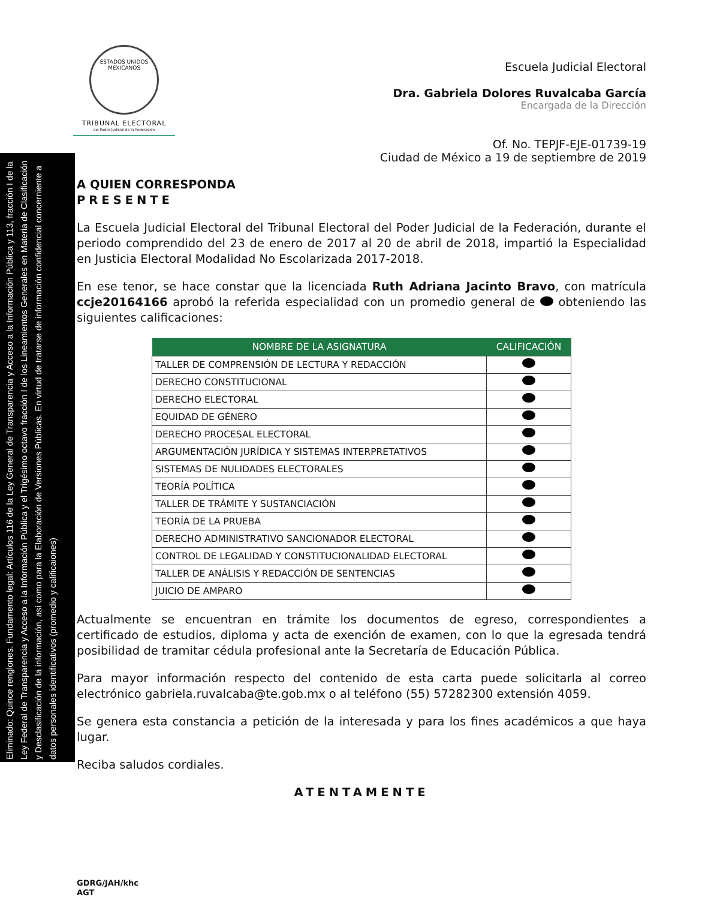Eliminado: Quince renglones. Fundamento legal: Artículos 116 de la Ley General de Transparencia y Acceso a la Información Pública y 113, fracción I de la Ley Federal de Transparencia y Acceso a la Información Pública y el Trigésimo octavo fracción I de los Lineamientos Generales en Materia de Clasificación y Desclasificación de la información, así como para la Elaboración de Versiones Públicas. En virtud de tratarse de información confidencial concerniente a datos personales identificativos (promedio y calificaiones)
ESTADOS UNIDOS MEXICANOS
TRIBUNAL ELECTORAL
del Poder Judicial de la Federación
Escuela Judicial Electoral
Dra. Gabriela Dolores Ruvalcaba García
Encargada de la Dirección
Of. No. TEPJF-EJE-01739-19
Ciudad de México a 19 de septiembre de 2019
A QUIEN CORRESPONDA
PRESENTE
La Escuela Judicial Electoral del Tribunal Electoral del Poder Judicial de la Federación, durante el periodo comprendido del 23 de enero de 2017 al 20 de abril de 2018, impartió la Especialidad en Justicia Electoral Modalidad No Escolarizada 2017-2018.
En ese tenor, se hace constar que la licenciada Ruth Adriana Jacinto Bravo, con matrícula ccje20164166 aprobó la referida especialidad con un promedio general de obteniendo las siguientes calificaciones:
| NOMBRE DE LA ASIGNATURA | CALIFICACIÓN |
| --- | --- |
| TALLER DE COMPRENSIÓN DE LECTURA Y REDACCIÓN | |
| DERECHO CONSTITUCIONAL | |
| DERECHO ELECTORAL | |
| EQUIDAD DE GÉNERO | |
| DERECHO PROCESAL ELECTORAL | |
| ARGUMENTACIÓN JURÍDICA Y SISTEMAS INTERPRETATIVOS | |
| SISTEMAS DE NULIDADES ELECTORALES | |
| TEORÍA POLÍTICA | |
| TALLER DE TRÁMITE Y SUSTANCIACIÓN | |
| TEORÍA DE LA PRUEBA | |
| DERECHO ADMINISTRATIVO SANCIONADOR ELECTORAL | |
| CONTROL DE LEGALIDAD Y CONSTITUCIONALIDAD ELECTORAL | |
| TALLER DE ANÁLISIS Y REDACCIÓN DE SENTENCIAS | |
| JUICIO DE AMPARO | |
Actualmente se encuentran en trámite los documentos de egreso, correspondientes a certificado de estudios, diploma y acta de exención de examen, con lo que la egresada tendrá posibilidad de tramitar cédula profesional ante la Secretaría de Educación Pública.
Para mayor información respecto del contenido de esta carta puede solicitarla al correo electrónico gabriela.ruvalcaba@te.gob.mx o al teléfono (55) 57282300 extensión 4059.
Se genera esta constancia a petición de la interesada y para los fines académicos a que haya lugar.
Reciba saludos cordiales.
ATENTAMENTE
GDRG/JAH/khc
AGT